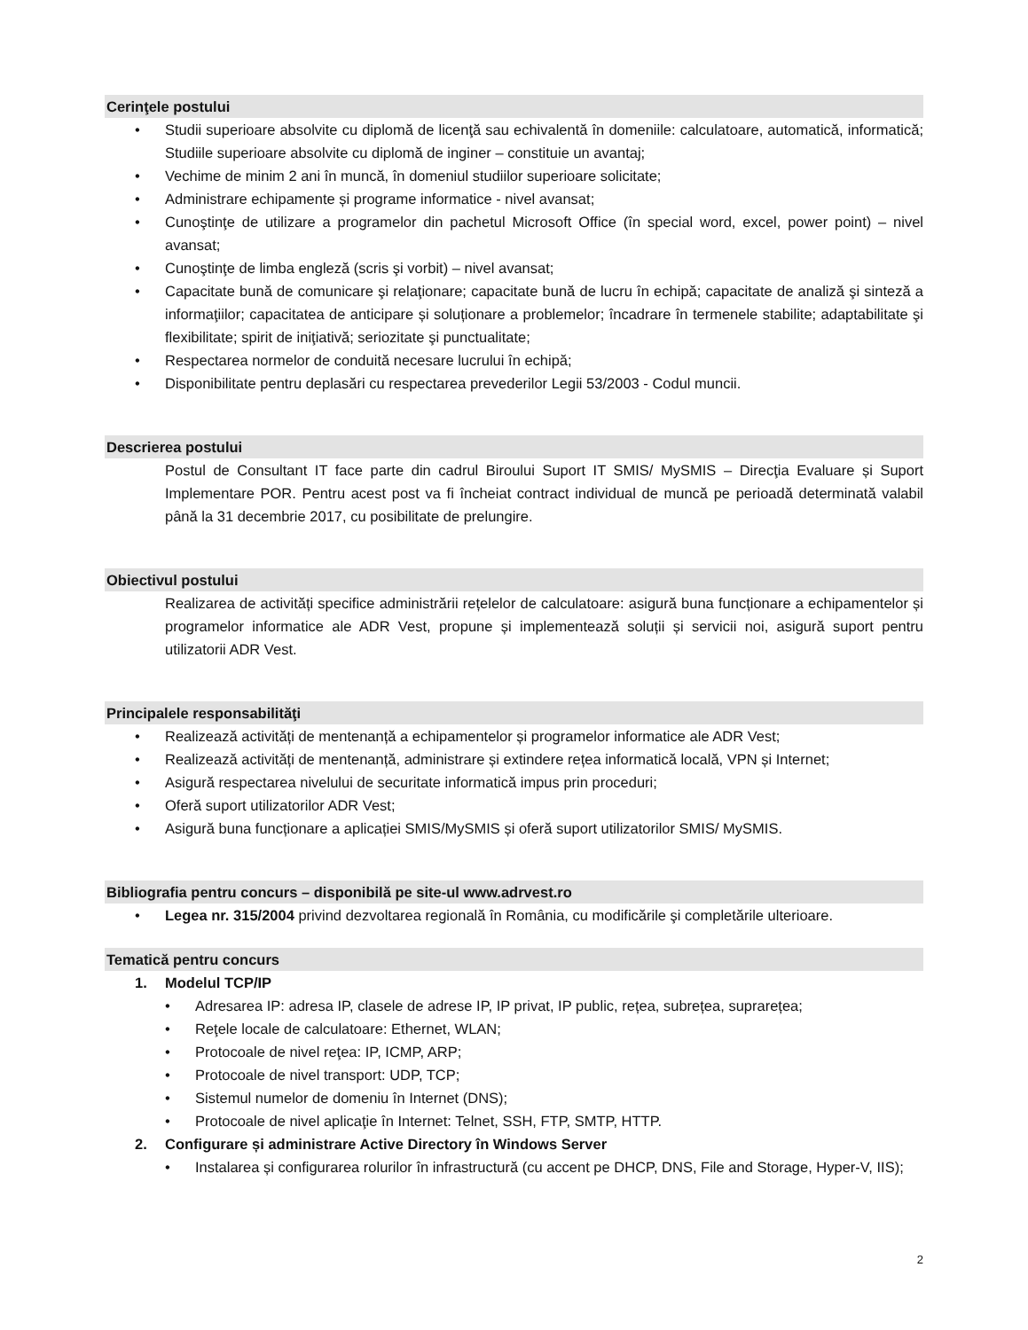Cerinţele postului
• Studii superioare absolvite cu diplomă de licenţă sau echivalentă în domeniile: calculatoare, automatică, informatică; Studiile superioare absolvite cu diplomă de inginer – constituie un avantaj;
• Vechime de minim 2 ani în muncă, în domeniul studiilor superioare solicitate;
• Administrare echipamente și programe informatice - nivel avansat;
• Cunoştinţe de utilizare a programelor din pachetul Microsoft Office (în special word, excel, power point) – nivel avansat;
• Cunoştinţe de limba engleză (scris şi vorbit) – nivel avansat;
• Capacitate bună de comunicare şi relaţionare; capacitate bună de lucru în echipă; capacitate de analiză şi sinteză a informaţiilor; capacitatea de anticipare și soluționare a problemelor; încadrare în termenele stabilite; adaptabilitate şi flexibilitate; spirit de iniţiativă; seriozitate şi punctualitate;
• Respectarea normelor de conduită necesare lucrului în echipă;
• Disponibilitate pentru deplasări cu respectarea prevederilor Legii 53/2003 - Codul muncii.
Descrierea postului
Postul de Consultant IT face parte din cadrul Biroului Suport IT SMIS/ MySMIS – Direcţia Evaluare și Suport Implementare POR. Pentru acest post va fi încheiat contract individual de muncă pe perioadă determinată valabil până la 31 decembrie 2017, cu posibilitate de prelungire.
Obiectivul postului
Realizarea de activități specifice administrării rețelelor de calculatoare: asigură buna funcționare a echipamentelor și programelor informatice ale ADR Vest, propune și implementează soluții și servicii noi, asigură suport pentru utilizatorii ADR Vest.
Principalele responsabilităţi
• Realizează activități de mentenanță a echipamentelor și programelor informatice ale ADR Vest;
• Realizează activități de mentenanță, administrare și extindere rețea informatică locală, VPN și Internet;
• Asigură respectarea nivelului de securitate informatică impus prin proceduri;
• Oferă suport utilizatorilor ADR Vest;
• Asigură buna funcționare a aplicației SMIS/MySMIS și oferă suport utilizatorilor SMIS/ MySMIS.
Bibliografia pentru concurs – disponibilă pe site-ul www.adrvest.ro
• Legea nr. 315/2004 privind dezvoltarea regională în România, cu modificările şi completările ulterioare.
Tematică pentru concurs
1. Modelul TCP/IP
• Adresarea IP: adresa IP, clasele de adrese IP, IP privat, IP public, rețea, subrețea, suprarețea;
• Reţele locale de calculatoare: Ethernet, WLAN;
• Protocoale de nivel reţea: IP, ICMP, ARP;
• Protocoale de nivel transport: UDP, TCP;
• Sistemul numelor de domeniu în Internet (DNS);
• Protocoale de nivel aplicaţie în Internet: Telnet, SSH, FTP, SMTP, HTTP.
2. Configurare și administrare Active Directory în Windows Server
• Instalarea și configurarea rolurilor în infrastructură (cu accent pe DHCP, DNS, File and Storage, Hyper-V, IIS);
2